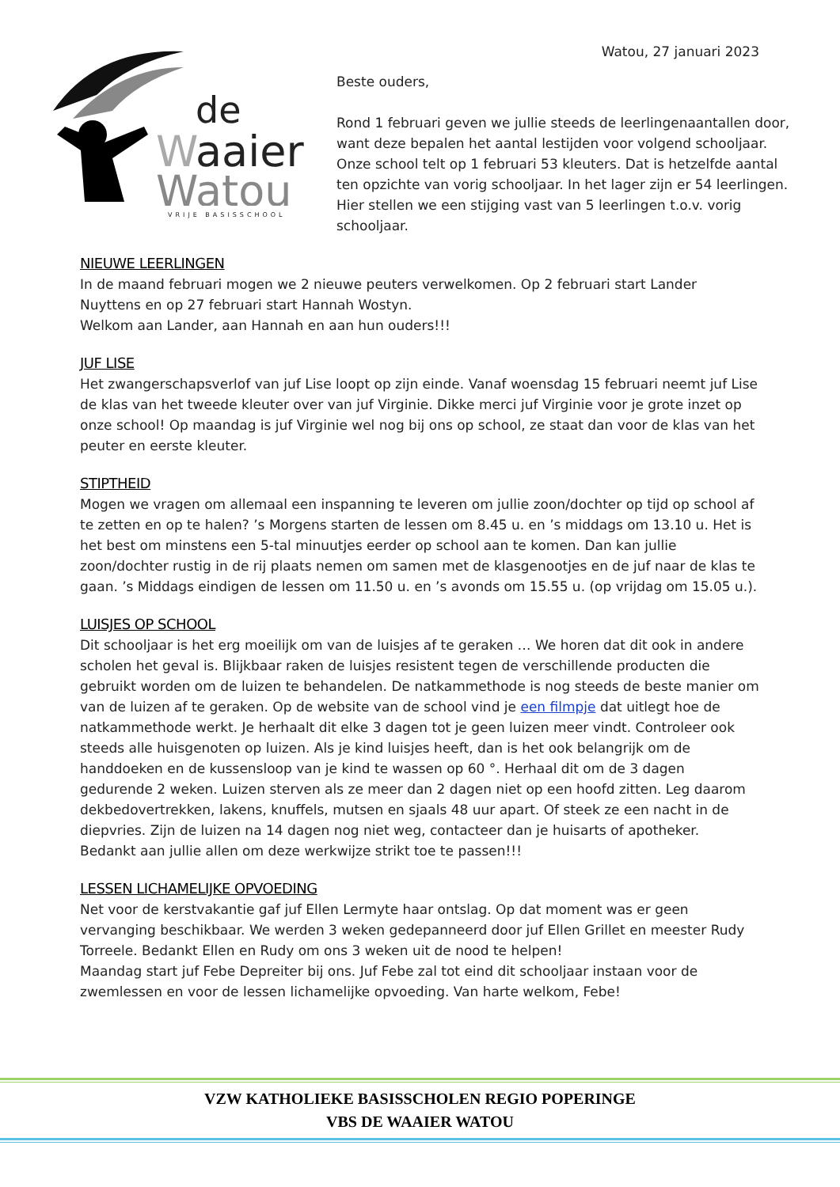Watou, 27 januari 2023
de
W
aaier
Watou
VRIJE BASISSCHOOL
Beste ouders,
Rond 1 februari geven we jullie steeds de leerlingenaantallen door, want deze bepalen het aantal lestijden voor volgend schooljaar. Onze school telt op 1 februari 53 kleuters. Dat is hetzelfde aantal ten opzichte van vorig schooljaar. In het lager zijn er 54 leerlingen. Hier stellen we een stijging vast van 5 leerlingen t.o.v. vorig schooljaar.
NIEUWE LEERLINGEN
In de maand februari mogen we 2 nieuwe peuters verwelkomen. Op 2 februari start Lander Nuyttens en op 27 februari start Hannah Wostyn.
Welkom aan Lander, aan Hannah en aan hun ouders!!!
JUF LISE
Het zwangerschapsverlof van juf Lise loopt op zijn einde. Vanaf woensdag 15 februari neemt juf Lise de klas van het tweede kleuter over van juf Virginie. Dikke merci juf Virginie voor je grote inzet op onze school! Op maandag is juf Virginie wel nog bij ons op school, ze staat dan voor de klas van het peuter en eerste kleuter.
STIPTHEID
Mogen we vragen om allemaal een inspanning te leveren om jullie zoon/dochter op tijd op school af te zetten en op te halen? ’s Morgens starten de lessen om 8.45 u. en ’s middags om 13.10 u. Het is het best om minstens een 5-tal minuutjes eerder op school aan te komen. Dan kan jullie zoon/dochter rustig in de rij plaats nemen om samen met de klasgenootjes en de juf naar de klas te gaan. ’s Middags eindigen de lessen om 11.50 u. en ’s avonds om 15.55 u. (op vrijdag om 15.05 u.).
LUISJES OP SCHOOL
Dit schooljaar is het erg moeilijk om van de luisjes af te geraken … We horen dat dit ook in andere scholen het geval is. Blijkbaar raken de luisjes resistent tegen de verschillende producten die gebruikt worden om de luizen te behandelen. De natkammethode is nog steeds de beste manier om van de luizen af te geraken. Op de website van de school vind je een filmpje dat uitlegt hoe de natkammethode werkt. Je herhaalt dit elke 3 dagen tot je geen luizen meer vindt. Controleer ook steeds alle huisgenoten op luizen. Als je kind luisjes heeft, dan is het ook belangrijk om de handdoeken en de kussensloop van je kind te wassen op 60 °. Herhaal dit om de 3 dagen gedurende 2 weken. Luizen sterven als ze meer dan 2 dagen niet op een hoofd zitten. Leg daarom dekbedovertrekken, lakens, knuffels, mutsen en sjaals 48 uur apart. Of steek ze een nacht in de diepvries. Zijn de luizen na 14 dagen nog niet weg, contacteer dan je huisarts of apotheker.
Bedankt aan jullie allen om deze werkwijze strikt toe te passen!!!
LESSEN LICHAMELIJKE OPVOEDING
Net voor de kerstvakantie gaf juf Ellen Lermyte haar ontslag. Op dat moment was er geen vervanging beschikbaar. We werden 3 weken gedepanneerd door juf Ellen Grillet en meester Rudy Torreele. Bedankt Ellen en Rudy om ons 3 weken uit de nood te helpen!
Maandag start juf Febe Depreiter bij ons. Juf Febe zal tot eind dit schooljaar instaan voor de zwemlessen en voor de lessen lichamelijke opvoeding. Van harte welkom, Febe!
VZW KATHOLIEKE BASISSCHOLEN REGIO POPERINGE
VBS DE WAAIER WATOU